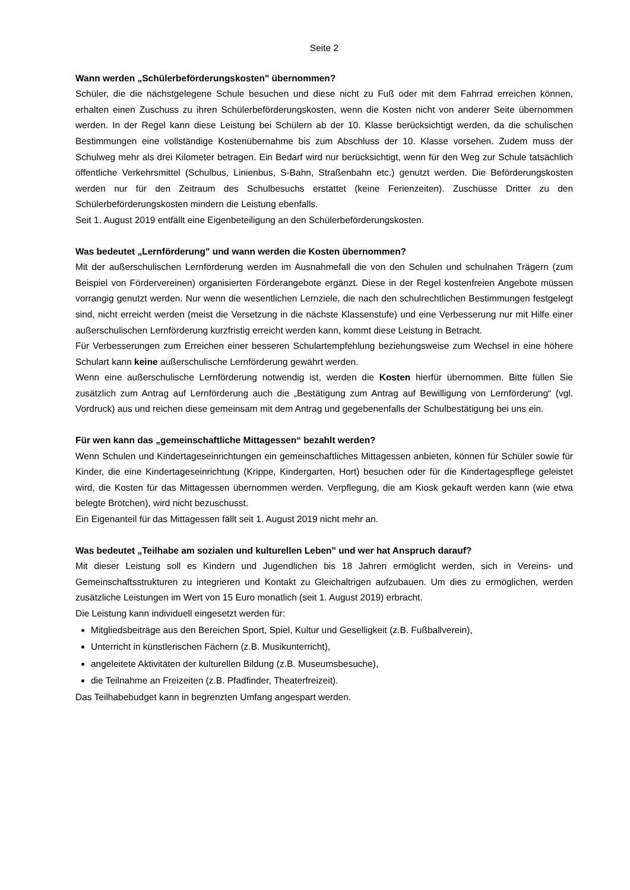Seite 2
Wann werden „Schülerbeförderungskosten" übernommen?
Schüler, die die nächstgelegene Schule besuchen und diese nicht zu Fuß oder mit dem Fahrrad erreichen können, erhalten einen Zuschuss zu ihren Schülerbeförderungskosten, wenn die Kosten nicht von anderer Seite übernommen werden. In der Regel kann diese Leistung bei Schülern ab der 10. Klasse berücksichtigt werden, da die schulischen Bestimmungen eine vollständige Kostenübernahme bis zum Abschluss der 10. Klasse vorsehen. Zudem muss der Schulweg mehr als drei Kilometer betragen. Ein Bedarf wird nur berücksichtigt, wenn für den Weg zur Schule tatsächlich öffentliche Verkehrsmittel (Schulbus, Linienbus, S-Bahn, Straßenbahn etc.) genutzt werden. Die Beförderungskosten werden nur für den Zeitraum des Schulbesuchs erstattet (keine Ferienzeiten). Zuschüsse Dritter zu den Schülerbeförderungskosten mindern die Leistung ebenfalls.
Seit 1. August 2019 entfällt eine Eigenbeteiligung an den Schülerbeförderungskosten.
Was bedeutet „Lernförderung" und wann werden die Kosten übernommen?
Mit der außerschulischen Lernförderung werden im Ausnahmefall die von den Schulen und schulnahen Trägern (zum Beispiel von Fördervereinen) organisierten Förderangebote ergänzt. Diese in der Regel kostenfreien Angebote müssen vorrangig genutzt werden. Nur wenn die wesentlichen Lernziele, die nach den schulrechtlichen Bestimmungen festgelegt sind, nicht erreicht werden (meist die Versetzung in die nächste Klassenstufe) und eine Verbesserung nur mit Hilfe einer außerschulischen Lernförderung kurzfristig erreicht werden kann, kommt diese Leistung in Betracht.
Für Verbesserungen zum Erreichen einer besseren Schulartempfehlung beziehungsweise zum Wechsel in eine höhere Schulart kann keine außerschulische Lernförderung gewährt werden.
Wenn eine außerschulische Lernförderung notwendig ist, werden die Kosten hierfür übernommen. Bitte füllen Sie zusätzlich zum Antrag auf Lernförderung auch die „Bestätigung zum Antrag auf Bewilligung von Lernförderung“ (vgl. Vordruck) aus und reichen diese gemeinsam mit dem Antrag und gegebenenfalls der Schulbestätigung bei uns ein.
Für wen kann das „gemeinschaftliche Mittagessen“ bezahlt werden?
Wenn Schulen und Kindertageseinrichtungen ein gemeinschaftliches Mittagessen anbieten, können für Schüler sowie für Kinder, die eine Kindertageseinrichtung (Krippe, Kindergarten, Hort) besuchen oder für die Kindertagespflege geleistet wird, die Kosten für das Mittagessen übernommen werden. Verpflegung, die am Kiosk gekauft werden kann (wie etwa belegte Brötchen), wird nicht bezuschusst.
Ein Eigenanteil für das Mittagessen fällt seit 1. August 2019 nicht mehr an.
Was bedeutet „Teilhabe am sozialen und kulturellen Leben" und wer hat Anspruch darauf?
Mit dieser Leistung soll es Kindern und Jugendlichen bis 18 Jahren ermöglicht werden, sich in Vereins- und Gemeinschaftsstrukturen zu integrieren und Kontakt zu Gleichaltrigen aufzubauen. Um dies zu ermöglichen, werden zusätzliche Leistungen im Wert von 15 Euro monatlich (seit 1. August 2019) erbracht.
Die Leistung kann individuell eingesetzt werden für:
Mitgliedsbeiträge aus den Bereichen Sport, Spiel, Kultur und Geselligkeit (z.B. Fußballverein),
Unterricht in künstlerischen Fächern (z.B. Musikunterricht),
angeleitete Aktivitäten der kulturellen Bildung (z.B. Museumsbesuche),
die Teilnahme an Freizeiten (z.B. Pfadfinder, Theaterfreizeit).
Das Teilhabebudget kann in begrenzten Umfang angespart werden.